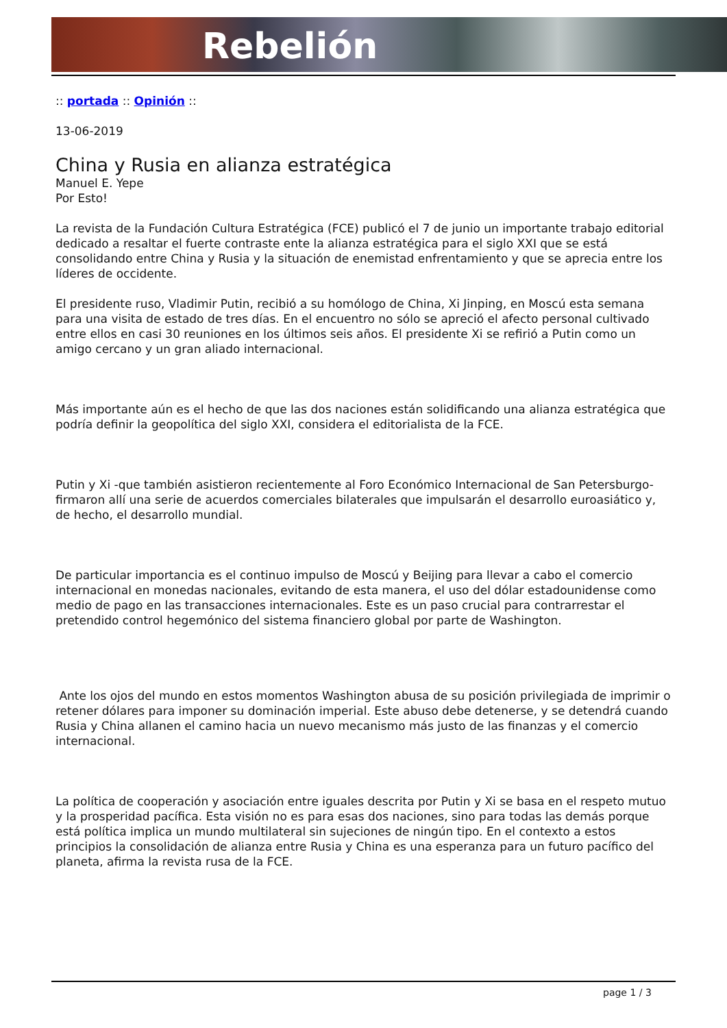Rebelión
:: portada :: Opinión ::
13-06-2019
China y Rusia en alianza estratégica
Manuel E. Yepe
Por Esto!
La revista de la Fundación Cultura Estratégica (FCE) publicó el 7 de junio un importante trabajo editorial dedicado a resaltar el fuerte contraste ente la alianza estratégica para el siglo XXI que se está consolidando entre China y Rusia y la situación de enemistad enfrentamiento y que se aprecia entre los líderes de occidente.
El presidente ruso, Vladimir Putin, recibió a su homólogo de China, Xi Jinping, en Moscú esta semana para una visita de estado de tres días. En el encuentro no sólo se apreció el afecto personal cultivado entre ellos en casi 30 reuniones en los últimos seis años. El presidente Xi se refirió a Putin como un amigo cercano y un gran aliado internacional.
Más importante aún es el hecho de que las dos naciones están solidificando una alianza estratégica que podría definir la geopolítica del siglo XXI, considera el editorialista de la FCE.
Putin y Xi -que también asistieron recientemente al Foro Económico Internacional de San Petersburgo- firmaron allí una serie de acuerdos comerciales bilaterales que impulsarán el desarrollo euroasiático y, de hecho, el desarrollo mundial.
De particular importancia es el continuo impulso de Moscú y Beijing para llevar a cabo el comercio internacional en monedas nacionales, evitando de esta manera, el uso del dólar estadounidense como medio de pago en las transacciones internacionales. Este es un paso crucial para contrarrestar el pretendido control hegemónico del sistema financiero global por parte de Washington.
Ante los ojos del mundo en estos momentos Washington abusa de su posición privilegiada de imprimir o retener dólares para imponer su dominación imperial. Este abuso debe detenerse, y se detendrá cuando Rusia y China allanen el camino hacia un nuevo mecanismo más justo de las finanzas y el comercio internacional.
La política de cooperación y asociación entre iguales descrita por Putin y Xi se basa en el respeto mutuo y la prosperidad pacífica. Esta visión no es para esas dos naciones, sino para todas las demás porque está política implica un mundo multilateral sin sujeciones de ningún tipo. En el contexto a estos principios la consolidación de alianza entre Rusia y China es una esperanza para un futuro pacífico del planeta, afirma la revista rusa de la FCE.
page 1 / 3